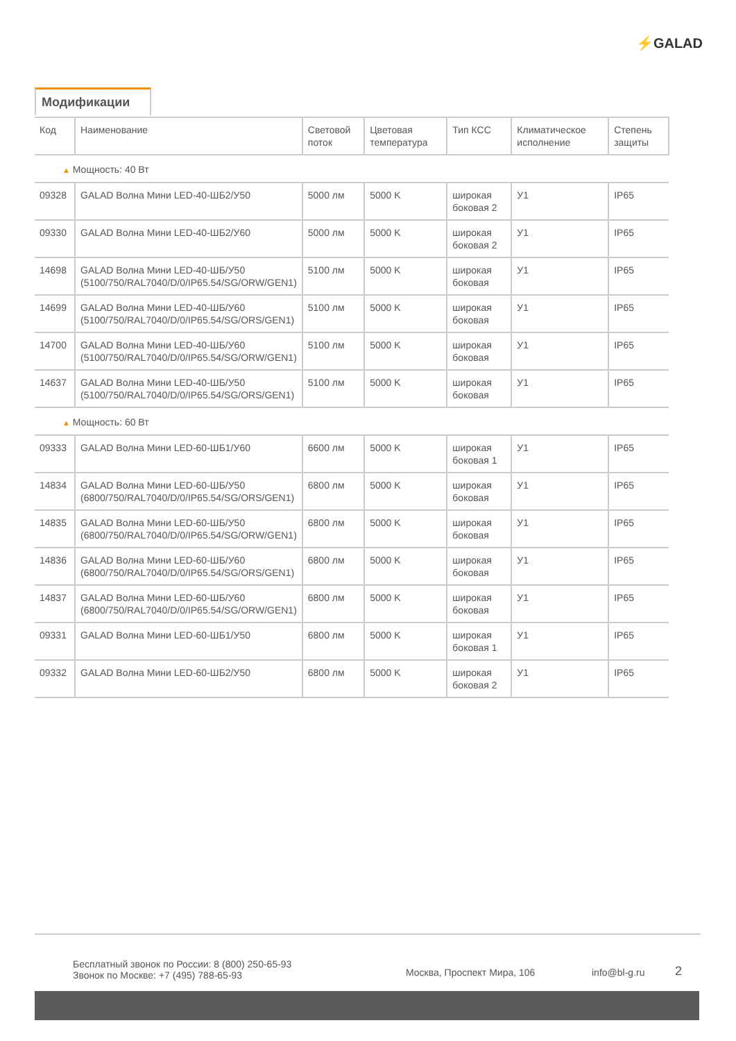⚡GALAD
Модификации
| Код | Наименование | Световой поток | Цветовая температура | Тип КСС | Климатическое исполнение | Степень защиты |
| --- | --- | --- | --- | --- | --- | --- |
| ▲ Мощность: 40 Вт | | | | | | |
| 09328 | GALAD Волна Мини LED-40-ШБ2/У50 | 5000 лм | 5000 K | широкая боковая 2 | У1 | IP65 |
| 09330 | GALAD Волна Мини LED-40-ШБ2/У60 | 5000 лм | 5000 K | широкая боковая 2 | У1 | IP65 |
| 14698 | GALAD Волна Мини LED-40-ШБ/У50 (5100/750/RAL7040/D/0/IP65.54/SG/ORW/GEN1) | 5100 лм | 5000 K | широкая боковая | У1 | IP65 |
| 14699 | GALAD Волна Мини LED-40-ШБ/У60 (5100/750/RAL7040/D/0/IP65.54/SG/ORS/GEN1) | 5100 лм | 5000 K | широкая боковая | У1 | IP65 |
| 14700 | GALAD Волна Мини LED-40-ШБ/У60 (5100/750/RAL7040/D/0/IP65.54/SG/ORW/GEN1) | 5100 лм | 5000 K | широкая боковая | У1 | IP65 |
| 14637 | GALAD Волна Мини LED-40-ШБ/У50 (5100/750/RAL7040/D/0/IP65.54/SG/ORS/GEN1) | 5100 лм | 5000 K | широкая боковая | У1 | IP65 |
| ▲ Мощность: 60 Вт | | | | | | |
| 09333 | GALAD Волна Мини LED-60-ШБ1/У60 | 6600 лм | 5000 K | широкая боковая 1 | У1 | IP65 |
| 14834 | GALAD Волна Мини LED-60-ШБ/У50 (6800/750/RAL7040/D/0/IP65.54/SG/ORS/GEN1) | 6800 лм | 5000 K | широкая боковая | У1 | IP65 |
| 14835 | GALAD Волна Мини LED-60-ШБ/У50 (6800/750/RAL7040/D/0/IP65.54/SG/ORW/GEN1) | 6800 лм | 5000 K | широкая боковая | У1 | IP65 |
| 14836 | GALAD Волна Мини LED-60-ШБ/У60 (6800/750/RAL7040/D/0/IP65.54/SG/ORS/GEN1) | 6800 лм | 5000 K | широкая боковая | У1 | IP65 |
| 14837 | GALAD Волна Мини LED-60-ШБ/У60 (6800/750/RAL7040/D/0/IP65.54/SG/ORW/GEN1) | 6800 лм | 5000 K | широкая боковая | У1 | IP65 |
| 09331 | GALAD Волна Мини LED-60-ШБ1/У50 | 6800 лм | 5000 K | широкая боковая 1 | У1 | IP65 |
| 09332 | GALAD Волна Мини LED-60-ШБ2/У50 | 6800 лм | 5000 K | широкая боковая 2 | У1 | IP65 |
Бесплатный звонок по России: 8 (800) 250-65-93
Звонок по Москве: +7 (495) 788-65-93
Москва, Проспект Мира, 106 info@bl-g.ru
2